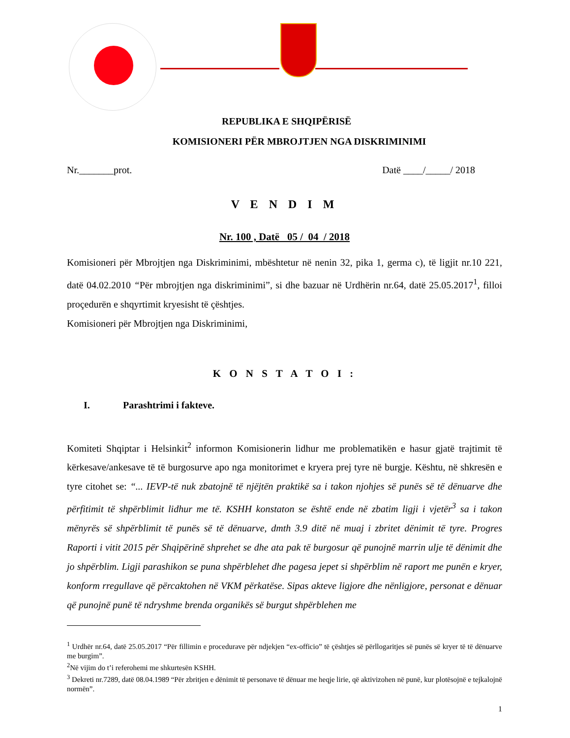REPUBLIKA E SHQIPËRISË
KOMISIONERI PËR MBROJTJEN NGA DISKRIMINIMI
Nr._______prot. Datë ____/_____/ 2018
V E N D I M
Nr. 100 , Datë 05 / 04 / 2018
Komisioneri për Mbrojtjen nga Diskriminimi, mbështetur në nenin 32, pika 1, germa c), të ligjit nr.10 221, datë 04.02.2010 “Për mbrojtjen nga diskriminimi”, si dhe bazuar në Urdhërin nr.64, datë 25.05.2017<sup>1</sup>, filloi proçedurën e shqyrtimit kryesisht të çështjes.
Komisioneri për Mbrojtjen nga Diskriminimi,
K O N S T A T O I :
I. Parashtrimi i fakteve.
Komiteti Shqiptar i Helsinkit<sup>2</sup> informon Komisionerin lidhur me problematikën e hasur gjatë trajtimit të kërkesave/ankesave të të burgosurve apo nga monitorimet e kryera prej tyre në burgje. Kështu, në shkresën e tyre citohet se: “... IEVP-të nuk zbatojnë të njëjtën praktikë sa i takon njohjes së punës së të dënuarve dhe përfitimit të shpërblimit lidhur me të. KSHH konstaton se është ende në zbatim ligji i vjetër<sup>3</sup> sa i takon mënyrës së shpërblimit të punës së të dënuarve, dmth 3.9 ditë në muaj i zbritet dënimit të tyre. Progres Raporti i vitit 2015 për Shqipërinë shprehet se dhe ata pak të burgosur që punojnë marrin ulje të dënimit dhe jo shpërblim. Ligji parashikon se puna shpërblehet dhe pagesa jepet si shpërblim në raport me punën e kryer, konform rregullave që përcaktohen në VKM përkatëse. Sipas akteve ligjore dhe nënligjore, personat e dënuar që punojnë punë të ndryshme brenda organikës së burgut shpërblehen me
<sup>1</sup> Urdhër nr.64, datë 25.05.2017 “Për fillimin e procedurave për ndjekjen “ex-officio” të çështjes së përllogaritjes së punës së kryer të të dënuarve me burgim”.
<sup>2</sup> Në vijim do t’i referohemi me shkurtesën KSHH.
<sup>3</sup> Dekreti nr.7289, datë 08.04.1989 “Për zbritjen e dënimit të personave të dënuar me heqje lirie, që aktivizohen në punë, kur plotësojnë e tejkalojnë normën”.
1